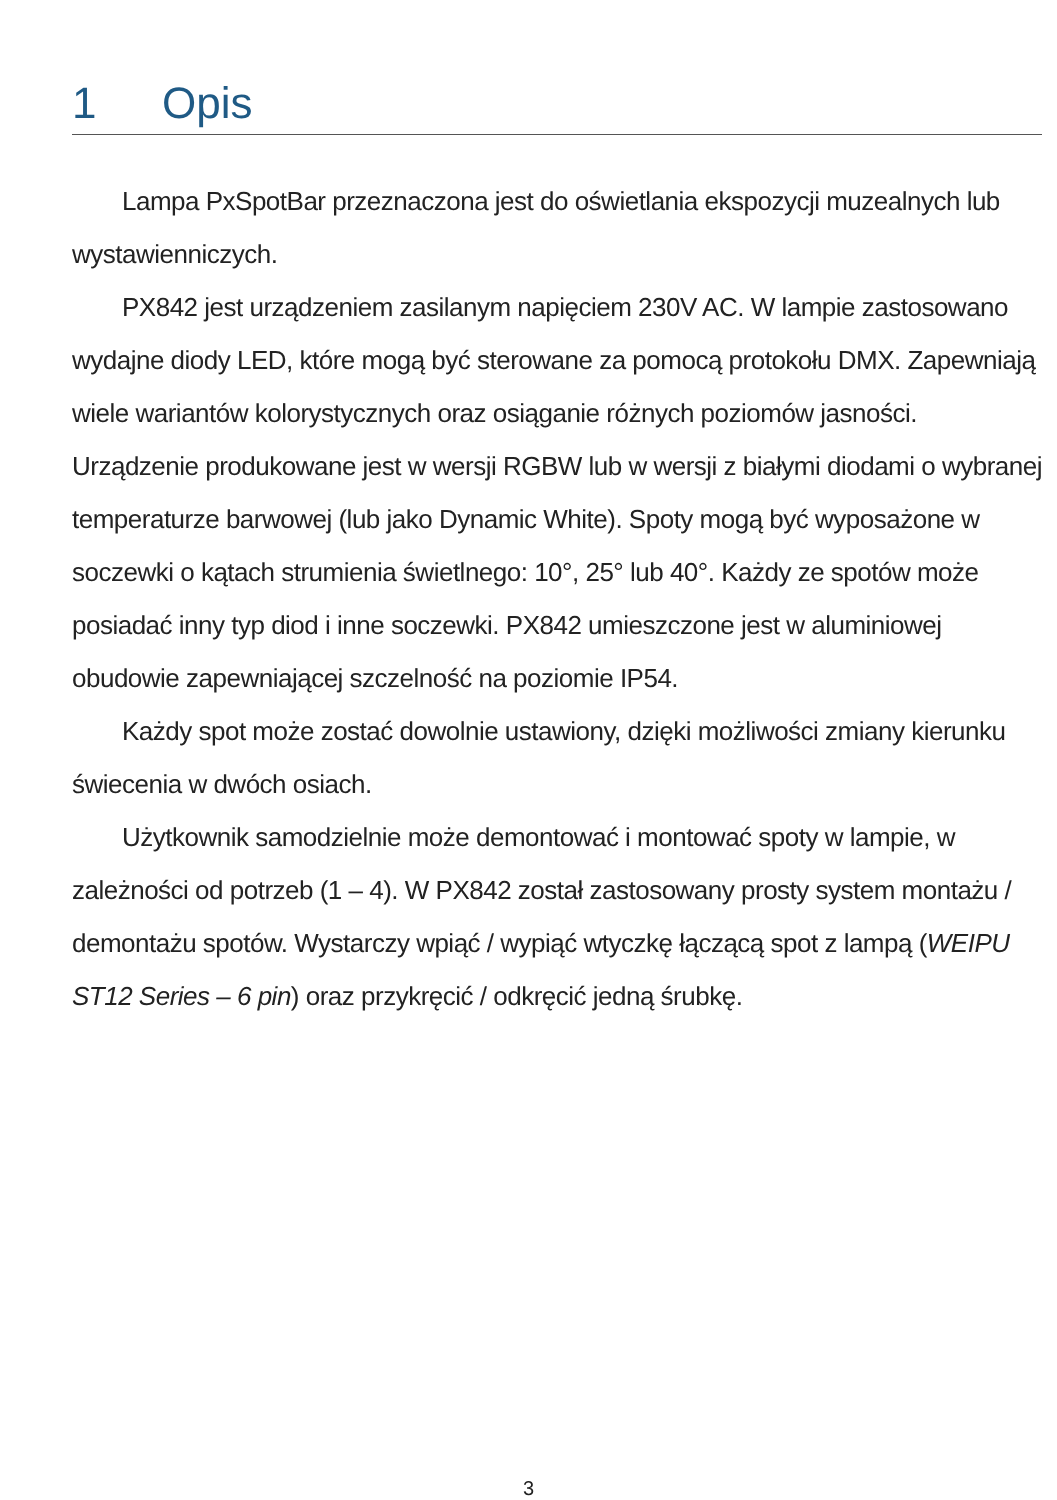1 Opis
Lampa PxSpotBar przeznaczona jest do oświetlania ekspozycji muzealnych lub wystawienniczych.
PX842 jest urządzeniem zasilanym napięciem 230V AC. W lampie zastosowano wydajne diody LED, które mogą być sterowane za pomocą protokołu DMX. Zapewniają wiele wariantów kolorystycznych oraz osiąganie różnych poziomów jasności. Urządzenie produkowane jest w wersji RGBW lub w wersji z białymi diodami o wybranej temperaturze barwowej (lub jako Dynamic White). Spoty mogą być wyposażone w soczewki o kątach strumienia świetlnego: 10°, 25° lub 40°. Każdy ze spotów może posiadać inny typ diod i inne soczewki. PX842 umieszczone jest w aluminiowej obudowie zapewniającej szczelność na poziomie IP54.
Każdy spot może zostać dowolnie ustawiony, dzięki możliwości zmiany kierunku świecenia w dwóch osiach.
Użytkownik samodzielnie może demontować i montować spoty w lampie, w zależności od potrzeb (1 – 4). W PX842 został zastosowany prosty system montażu / demontażu spotów. Wystarczy wpiąć / wypiąć wtyczkę łączącą spot z lampą (WEIPU ST12 Series – 6 pin) oraz przykręcić / odkręcić jedną śrubkę.
3